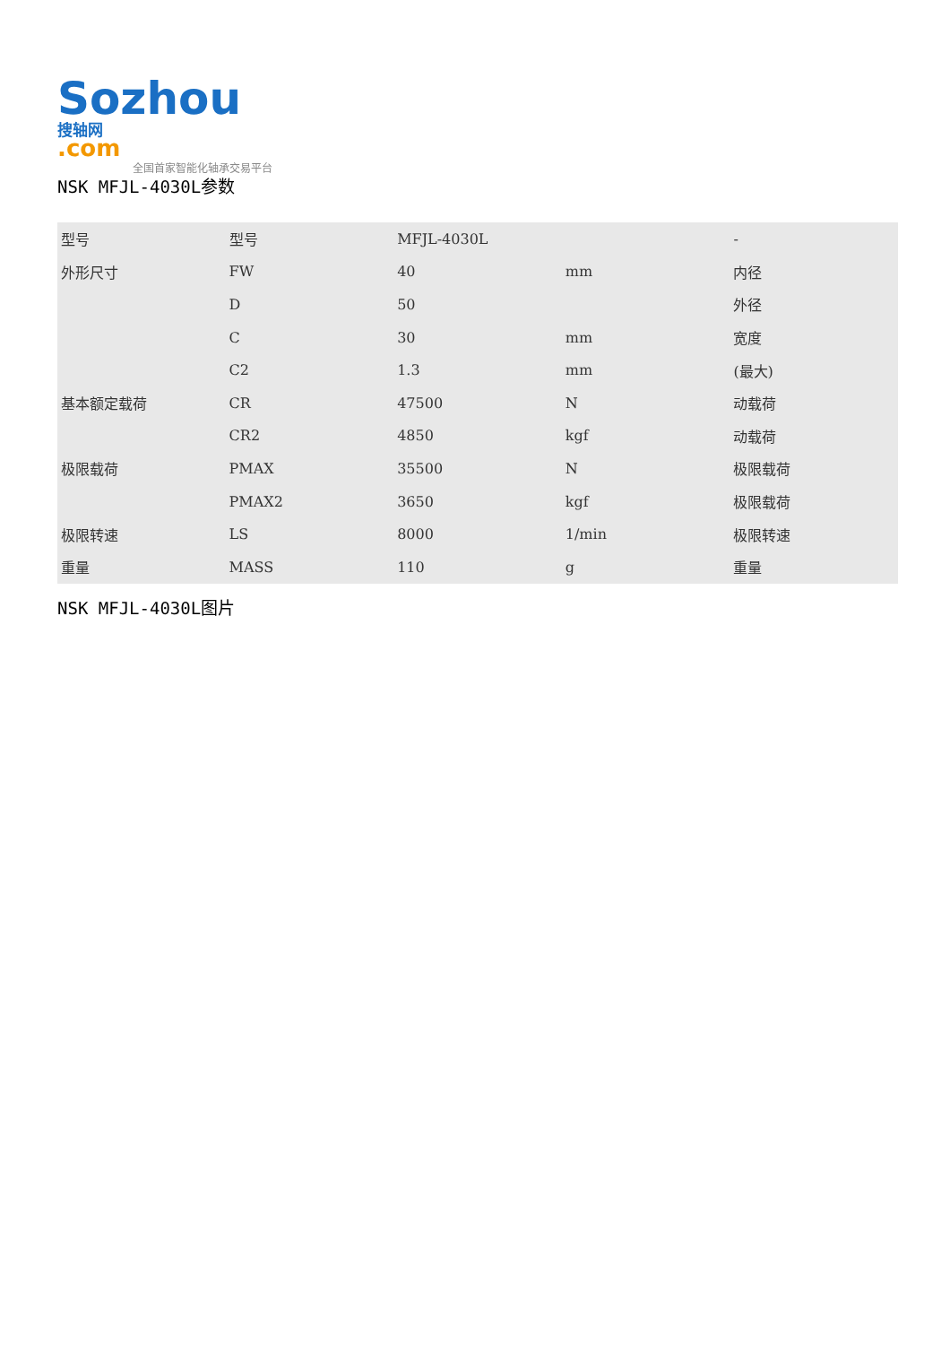Sozhou 搜轴网
.com
全国首家智能化轴承交易平台
NSK MFJL-4030L参数
| 型号 | 型号 | MFJL-4030L | | - |
| 外形尺寸 | FW | 40 | mm | 内径 |
| | D | 50 | | 外径 |
| | C | 30 | mm | 宽度 |
| | C2 | 1.3 | mm | (最大) |
| 基本额定载荷 | CR | 47500 | N | 动载荷 |
| | CR2 | 4850 | kgf | 动载荷 |
| 极限载荷 | PMAX | 35500 | N | 极限载荷 |
| | PMAX2 | 3650 | kgf | 极限载荷 |
| 极限转速 | LS | 8000 | 1/min | 极限转速 |
| 重量 | MASS | 110 | g | 重量 |
NSK MFJL-4030L图片